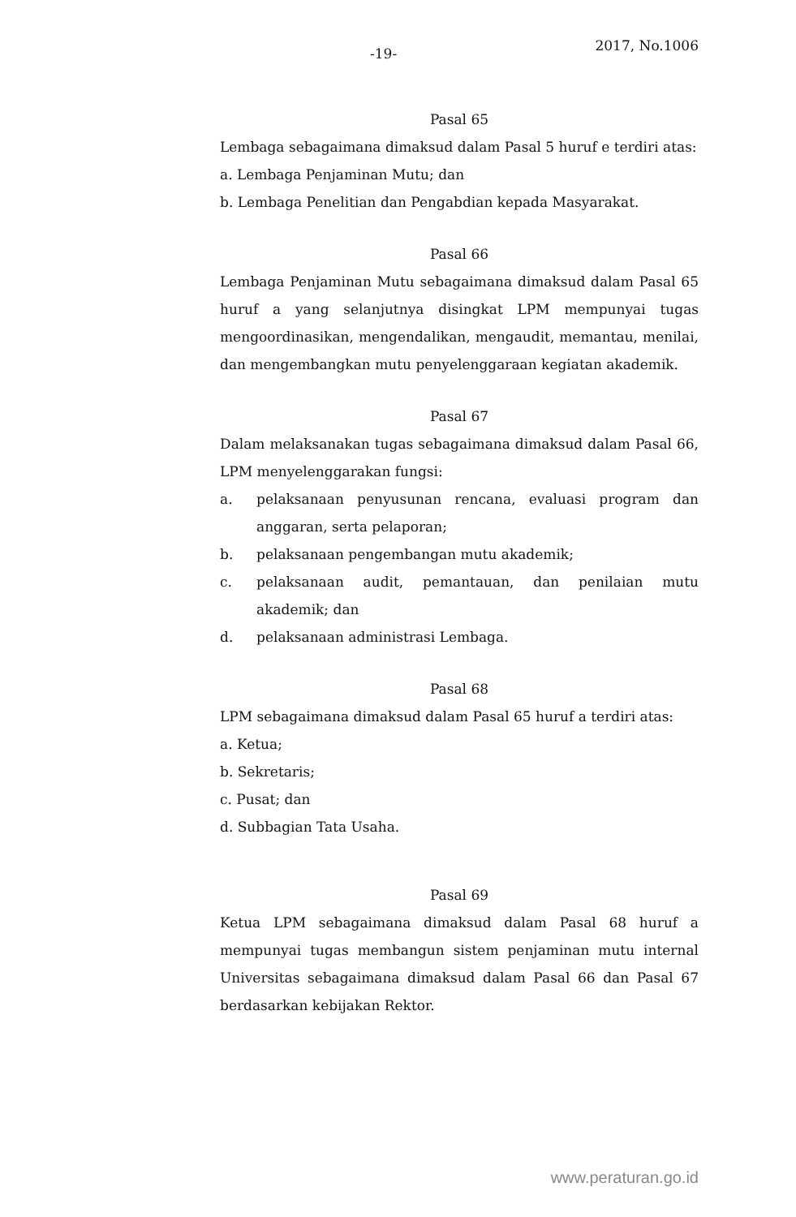-19- 2017, No.1006
Pasal 65
Lembaga sebagaimana dimaksud dalam Pasal 5 huruf e terdiri atas:
a. Lembaga Penjaminan Mutu; dan
b. Lembaga Penelitian dan Pengabdian kepada Masyarakat.
Pasal 66
Lembaga Penjaminan Mutu sebagaimana dimaksud dalam Pasal 65 huruf a yang selanjutnya disingkat LPM mempunyai tugas mengoordinasikan, mengendalikan, mengaudit, memantau, menilai, dan mengembangkan mutu penyelenggaraan kegiatan akademik.
Pasal 67
Dalam melaksanakan tugas sebagaimana dimaksud dalam Pasal 66, LPM menyelenggarakan fungsi:
a. pelaksanaan penyusunan rencana, evaluasi program dan anggaran, serta pelaporan;
b. pelaksanaan pengembangan mutu akademik;
c. pelaksanaan audit, pemantauan, dan penilaian mutu akademik; dan
d. pelaksanaan administrasi Lembaga.
Pasal 68
LPM sebagaimana dimaksud dalam Pasal 65 huruf a terdiri atas:
a. Ketua;
b. Sekretaris;
c. Pusat; dan
d. Subbagian Tata Usaha.
Pasal 69
Ketua LPM sebagaimana dimaksud dalam Pasal 68 huruf a mempunyai tugas membangun sistem penjaminan mutu internal Universitas sebagaimana dimaksud dalam Pasal 66 dan Pasal 67 berdasarkan kebijakan Rektor.
www.peraturan.go.id